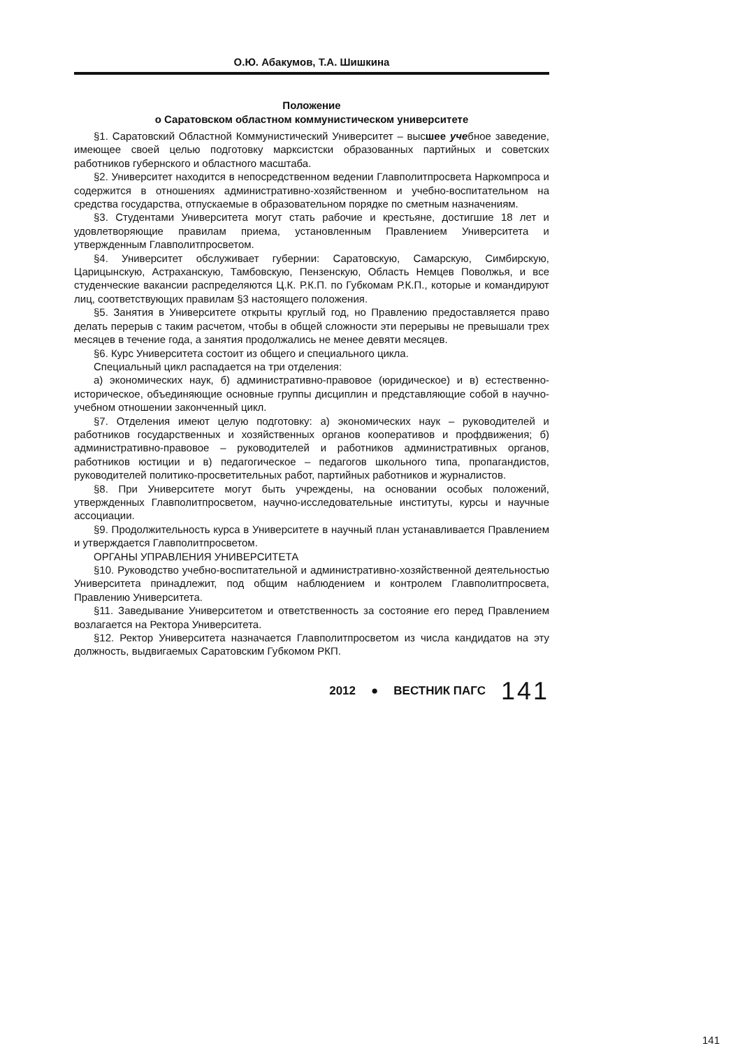О.Ю. Абакумов, Т.А. Шишкина
Положение
о Саратовском областном коммунистическом университете
§1. Саратовский Областной Коммунистический Университет – высшее учебное заведение, имеющее своей целью подготовку марксистски образованных партийных и советских работников губернского и областного масштаба.
§2. Университет находится в непосредственном ведении Главполитпросвета Наркомпроса и содержится в отношениях административно-хозяйственном и учебно-воспитательном на средства государства, отпускаемые в образовательном порядке по сметным назначениям.
§3. Студентами Университета могут стать рабочие и крестьяне, достигшие 18 лет и удовлетворяющие правилам приема, установленным Правлением Университета и утвержденным Главполитпросветом.
§4. Университет обслуживает губернии: Саратовскую, Самарскую, Симбирскую, Царицынскую, Астраханскую, Тамбовскую, Пензенскую, Область Немцев Поволжья, и все студенческие вакансии распределяются Ц.К. Р.К.П. по Губкомам Р.К.П., которые и командируют лиц, соответствующих правилам §3 настоящего положения.
§5. Занятия в Университете открыты круглый год, но Правлению предоставляется право делать перерыв с таким расчетом, чтобы в общей сложности эти перерывы не превышали трех месяцев в течение года, а занятия продолжались не менее девяти месяцев.
§6. Курс Университета состоит из общего и специального цикла.
Специальный цикл распадается на три отделения:
а) экономических наук, б) административно-правовое (юридическое) и в) естественно-историческое, объединяющие основные группы дисциплин и представляющие собой в научно-учебном отношении законченный цикл.
§7. Отделения имеют целую подготовку: а) экономических наук – руководителей и работников государственных и хозяйственных органов кооперативов и профдвижения; б) административно-правовое – руководителей и работников административных органов, работников юстиции и в) педагогическое – педагогов школьного типа, пропагандистов, руководителей политико-просветительных работ, партийных работников и журналистов.
§8. При Университете могут быть учреждены, на основании особых положений, утвержденных Главполитпросветом, научно-исследовательные институты, курсы и научные ассоциации.
§9. Продолжительность курса в Университете в научный план устанавливается Правлением и утверждается Главполитпросветом.
ОРГАНЫ УПРАВЛЕНИЯ УНИВЕРСИТЕТА
§10. Руководство учебно-воспитательной и административно-хозяйственной деятельностью Университета принадлежит, под общим наблюдением и контролем Главполитпросвета, Правлению Университета.
§11. Заведывание Университетом и ответственность за состояние его перед Правлением возлагается на Ректора Университета.
§12. Ректор Университета назначается Главполитпросветом из числа кандидатов на эту должность, выдвигаемых Саратовским Губкомом РКП.
2012 ● ВЕСТНИК ПАГС 141
141